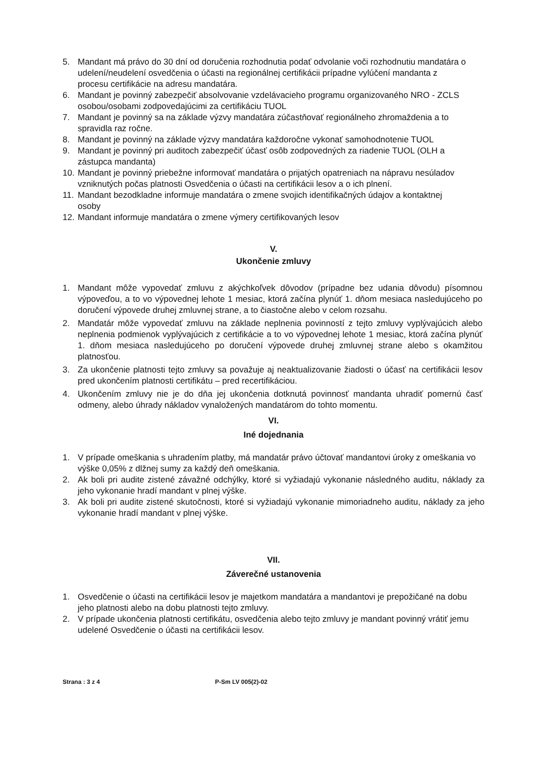5. Mandant má právo do 30 dní od doručenia rozhodnutia podať odvolanie voči rozhodnutiu mandatára o udelení/neudelení osvedčenia o účasti na regionálnej certifikácii prípadne vylúčení mandanta z procesu certifikácie na adresu mandatára.
6. Mandant je povinný zabezpečiť absolvovanie vzdelávacieho programu organizovaného NRO - ZCLS osobou/osobami zodpovedajúcimi za certifikáciu TUOL
7. Mandant je povinný sa na základe výzvy mandatára zúčastňovať regionálneho zhromaždenia a to spravidla raz ročne.
8. Mandant je povinný na základe výzvy mandatára každoročne vykonať samohodnotenie TUOL
9. Mandant je povinný pri auditoch zabezpečiť účasť osôb zodpovedných za riadenie TUOL (OLH a zástupca mandanta)
10. Mandant je povinný priebežne informovať mandatára o prijatých opatreniach na nápravu nesúladov vzniknutých počas platnosti Osvedčenia o účasti na certifikácii lesov a o ich plnení.
11. Mandant bezodkladne informuje mandatára o zmene svojich identifikačných údajov a kontaktnej osoby
12. Mandant informuje mandatára o zmene výmery certifikovaných lesov
V.
Ukončenie zmluvy
1. Mandant môže vypovedať zmluvu z akýchkoľvek dôvodov (prípadne bez udania dôvodu) písomnou výpoveďou, a to vo výpovednej lehote 1 mesiac, ktorá začína plynúť 1. dňom mesiaca nasledujúceho po doručení výpovede druhej zmluvnej strane, a to čiastočne alebo v celom rozsahu.
2. Mandatár môže vypovedať zmluvu na základe neplnenia povinností z tejto zmluvy vyplývajúcich alebo neplnenia podmienok vyplývajúcich z certifikácie a to vo výpovednej lehote 1 mesiac, ktorá začína plynúť 1. dňom mesiaca nasledujúceho po doručení výpovede druhej zmluvnej strane alebo s okamžitou platnosťou.
3. Za ukončenie platnosti tejto zmluvy sa považuje aj neaktualizovanie žiadosti o účasť na certifikácii lesov pred ukončením platnosti certifikátu – pred recertifikáciou.
4. Ukončením zmluvy nie je do dňa jej ukončenia dotknutá povinnosť mandanta uhradiť pomernú časť odmeny, alebo úhrady nákladov vynaložených mandatárom do tohto momentu.
VI.
Iné dojednania
1. V prípade omeškania s uhradením platby, má mandatár právo účtovať mandantovi úroky z omeškania vo výške 0,05% z dlžnej sumy za každý deň omeškania.
2. Ak boli pri audite zistené závažné odchýlky, ktoré si vyžiadajú vykonanie následného auditu, náklady za jeho vykonanie hradí mandant v plnej výške.
3. Ak boli pri audite zistené skutočnosti, ktoré si vyžiadajú vykonanie mimoriadneho auditu, náklady za jeho vykonanie hradí mandant v plnej výške.
VII.
Záverečné ustanovenia
1. Osvedčenie o účasti na certifikácii lesov je majetkom mandatára a mandantovi je prepožičané na dobu jeho platnosti alebo na dobu platnosti tejto zmluvy.
2. V prípade ukončenia platnosti certifikátu, osvedčenia alebo tejto zmluvy je mandant povinný vrátiť jemu udelené Osvedčenie o účasti na certifikácii lesov.
Strana : 3 z 4 P-Sm LV 005(2)-02